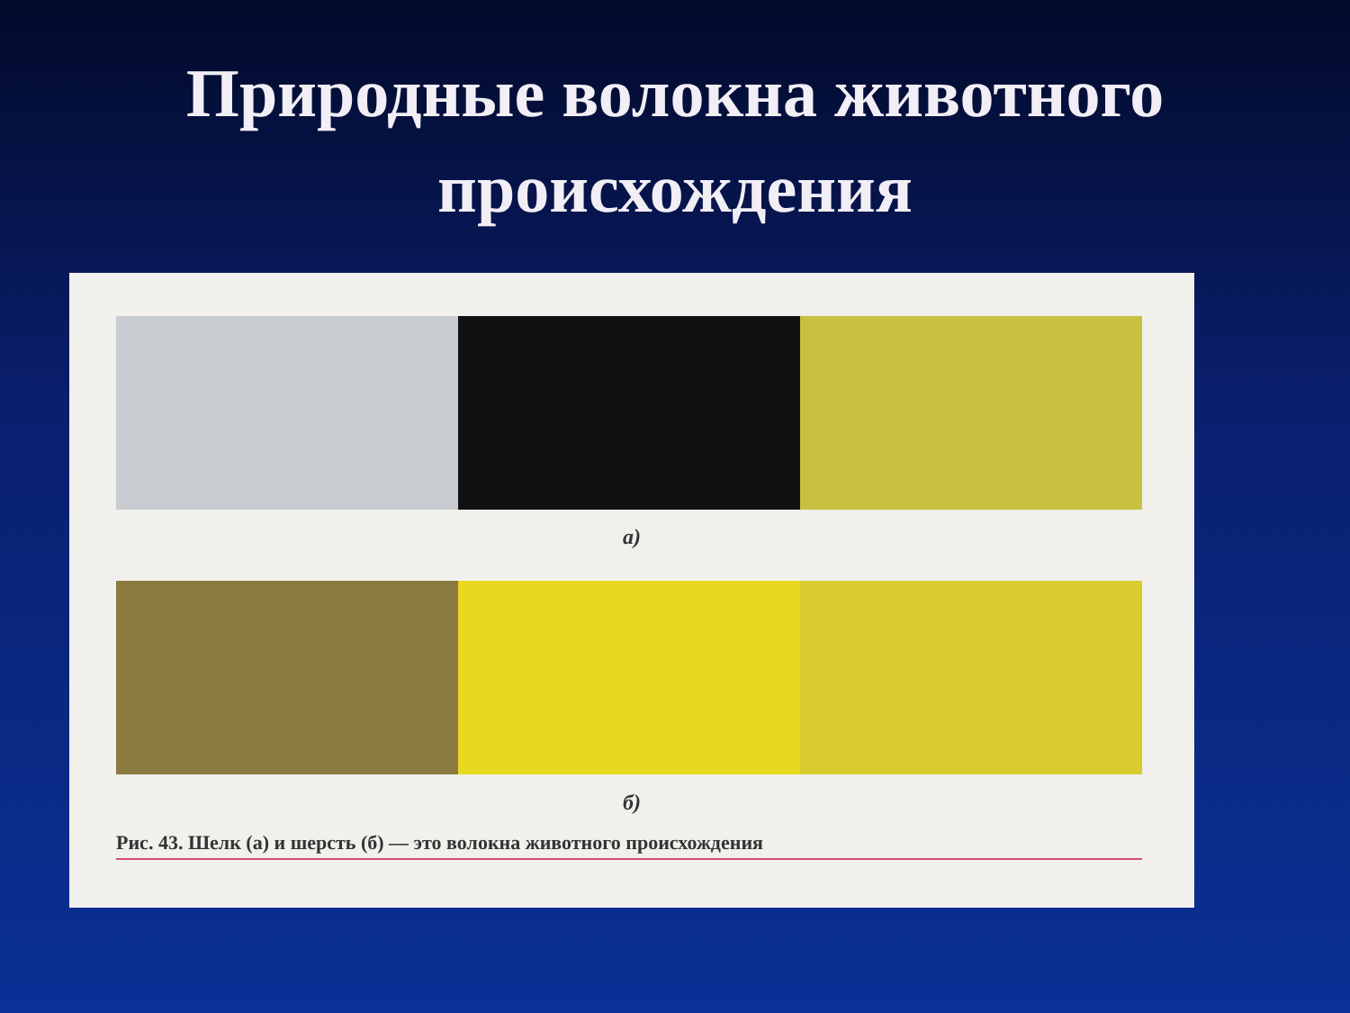Природные волокна животного
происхождения
а)
б)
Рис. 43. Шелк (а) и шерсть (б) — это волокна животного происхождения